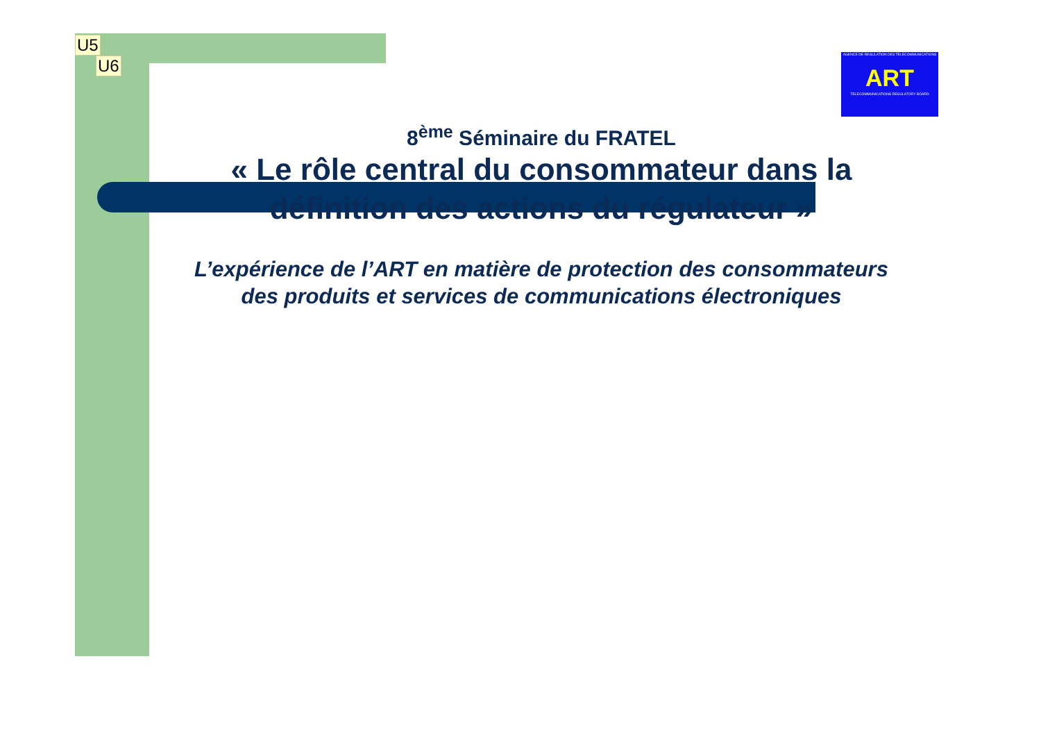U5
U6
AGENCE DE REGULATION DES TELECOMMUNICATIONS
ART
TELECOMMUNICATIONS REGULATORY BOARD
8<sup>ème</sup> Séminaire du FRATEL
« Le rôle central du consommateur dans la définition des actions du régulateur »
L’expérience de l’ART en matière de protection des consommateurs des produits et services de communications électroniques